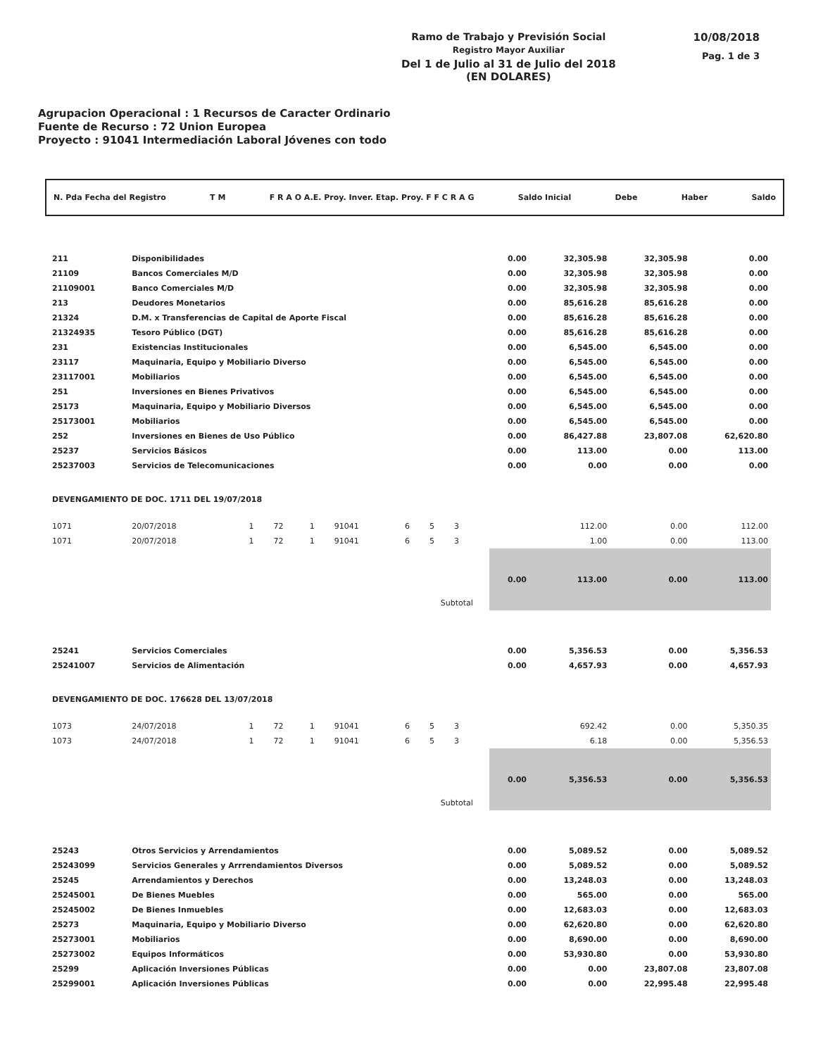Ramo de Trabajo y Previsión Social
Registro Mayor Auxiliar
Del 1 de Julio al 31 de Julio del 2018
(EN DOLARES)
10/08/2018
Pag. 1 de 3
Agrupacion Operacional : 1 Recursos de Caracter Ordinario
Fuente de Recurso : 72 Union Europea
Proyecto : 91041 Intermediación Laboral Jóvenes con todo
N. Pda Fecha del Registro T M F R A O A.E. Proy. Inver. Etap. Proy. F F C R A G Saldo Inicial Debe Haber Saldo
| 211 | Disponibilidades | | | | | | | | | 0.00 | 32,305.98 | 32,305.98 | 0.00 |
| 21109 | Bancos Comerciales M/D | | | | | | | | | 0.00 | 32,305.98 | 32,305.98 | 0.00 |
| 21109001 | Banco Comerciales M/D | | | | | | | | | 0.00 | 32,305.98 | 32,305.98 | 0.00 |
| 213 | Deudores Monetarios | | | | | | | | | 0.00 | 85,616.28 | 85,616.28 | 0.00 |
| 21324 | D.M. x Transferencias de Capital de Aporte Fiscal | | | | | | | | | 0.00 | 85,616.28 | 85,616.28 | 0.00 |
| 21324935 | Tesoro Público (DGT) | | | | | | | | | 0.00 | 85,616.28 | 85,616.28 | 0.00 |
| 231 | Existencias Institucionales | | | | | | | | | 0.00 | 6,545.00 | 6,545.00 | 0.00 |
| 23117 | Maquinaria, Equipo y Mobiliario Diverso | | | | | | | | | 0.00 | 6,545.00 | 6,545.00 | 0.00 |
| 23117001 | Mobiliarios | | | | | | | | | 0.00 | 6,545.00 | 6,545.00 | 0.00 |
| 251 | Inversiones en Bienes Privativos | | | | | | | | | 0.00 | 6,545.00 | 6,545.00 | 0.00 |
| 25173 | Maquinaria, Equipo y Mobiliario Diversos | | | | | | | | | 0.00 | 6,545.00 | 6,545.00 | 0.00 |
| 25173001 | Mobiliarios | | | | | | | | | 0.00 | 6,545.00 | 6,545.00 | 0.00 |
| 252 | Inversiones en Bienes de Uso Público | | | | | | | | | 0.00 | 86,427.88 | 23,807.08 | 62,620.80 |
| 25237 | Servicios Básicos | | | | | | | | | 0.00 | 113.00 | 0.00 | 113.00 |
| 25237003 | Servicios de Telecomunicaciones | | | | | | | | | 0.00 | 0.00 | 0.00 | 0.00 |
| DEVENGAMIENTO DE DOC. 1711 DEL 19/07/2018 | | | | | | | | | | | | | |
| 1071 | 20/07/2018 | 1 | 72 | 1 | 91041 | 6 | 5 | 3 | | | 112.00 | 0.00 | 112.00 |
| 1071 | 20/07/2018 | 1 | 72 | 1 | 91041 | 6 | 5 | 3 | | | 1.00 | 0.00 | 113.00 |
| Subtotal | | | | | | | | | | 0.00 | 113.00 | 0.00 | 113.00 |
| 25241 | Servicios Comerciales | | | | | | | | | 0.00 | 5,356.53 | 0.00 | 5,356.53 |
| 25241007 | Servicios de Alimentación | | | | | | | | | 0.00 | 4,657.93 | 0.00 | 4,657.93 |
| DEVENGAMIENTO DE DOC. 176628 DEL 13/07/2018 | | | | | | | | | | | | | |
| 1073 | 24/07/2018 | 1 | 72 | 1 | 91041 | 6 | 5 | 3 | | | 692.42 | 0.00 | 5,350.35 |
| 1073 | 24/07/2018 | 1 | 72 | 1 | 91041 | 6 | 5 | 3 | | | 6.18 | 0.00 | 5,356.53 |
| Subtotal | | | | | | | | | | 0.00 | 5,356.53 | 0.00 | 5,356.53 |
| 25243 | Otros Servicios y Arrendamientos | | | | | | | | | 0.00 | 5,089.52 | 0.00 | 5,089.52 |
| 25243099 | Servicios Generales y Arrrendamientos Diversos | | | | | | | | | 0.00 | 5,089.52 | 0.00 | 5,089.52 |
| 25245 | Arrendamientos y Derechos | | | | | | | | | 0.00 | 13,248.03 | 0.00 | 13,248.03 |
| 25245001 | De Bienes Muebles | | | | | | | | | 0.00 | 565.00 | 0.00 | 565.00 |
| 25245002 | De Bienes Inmuebles | | | | | | | | | 0.00 | 12,683.03 | 0.00 | 12,683.03 |
| 25273 | Maquinaria, Equipo y Mobiliario Diverso | | | | | | | | | 0.00 | 62,620.80 | 0.00 | 62,620.80 |
| 25273001 | Mobiliarios | | | | | | | | | 0.00 | 8,690.00 | 0.00 | 8,690.00 |
| 25273002 | Equipos Informáticos | | | | | | | | | 0.00 | 53,930.80 | 0.00 | 53,930.80 |
| 25299 | Aplicación Inversiones Públicas | | | | | | | | | 0.00 | 0.00 | 23,807.08 | 23,807.08 |
| 25299001 | Aplicación Inversiones Públicas | | | | | | | | | 0.00 | 0.00 | 22,995.48 | 22,995.48 |